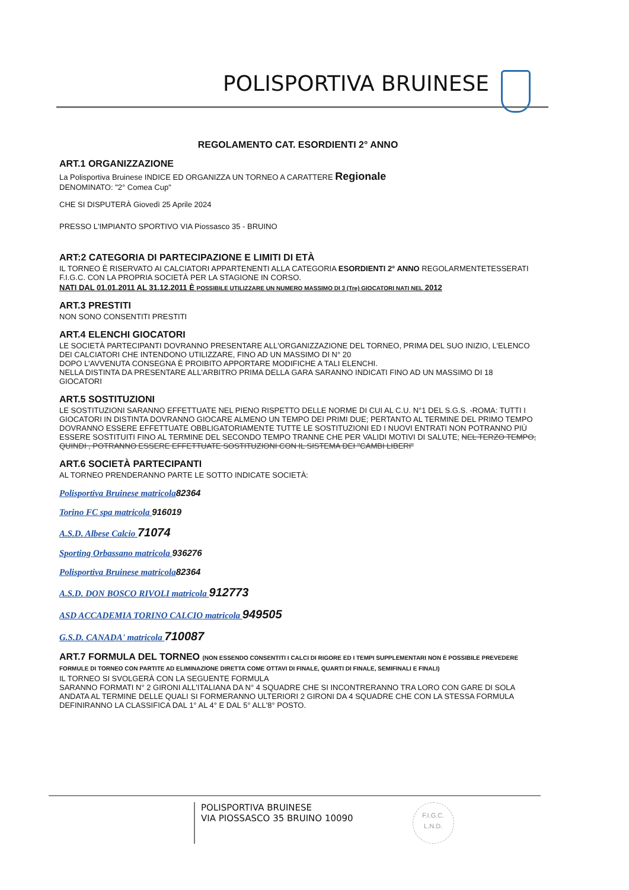POLISPORTIVA BRUINESE
REGOLAMENTO CAT. ESORDIENTI 2° ANNO
ART.1 ORGANIZZAZIONE
La Polisportiva Bruinese INDICE ED ORGANIZZA UN TORNEO A CARATTERE Regionale
DENOMINATO: "2° Comea Cup"
CHE SI DISPUTERÀ Giovedì 25 Aprile 2024
PRESSO L'IMPIANTO SPORTIVO VIA Piossasco 35 - BRUINO
ART:2 CATEGORIA DI PARTECIPAZIONE E LIMITI DI ETÀ
IL TORNEO È RISERVATO AI CALCIATORI APPARTENENTI ALLA CATEGORIA ESORDIENTI 2° ANNO REGOLARMENTETESSERATI F.I.G.C. CON LA PROPRIA SOCIETÀ PER LA STAGIONE IN CORSO.
NATI DAL 01.01.2011 AL 31.12.2011 È POSSIBILE UTILIZZARE UN NUMERO MASSIMO DI 3 (Tre) GIOCATORI NATI NEL 2012
ART.3 PRESTITI
NON SONO CONSENTITI PRESTITI
ART.4 ELENCHI GIOCATORI
LE SOCIETÀ PARTECIPANTI DOVRANNO PRESENTARE ALL'ORGANIZZAZIONE DEL TORNEO, PRIMA DEL SUO INIZIO, L'ELENCO DEI CALCIATORI CHE INTENDONO UTILIZZARE, FINO AD UN MASSIMO DI N° 20
DOPO L'AVVENUTA CONSEGNA È PROIBITO APPORTARE MODIFICHE A TALI ELENCHI.
NELLA DISTINTA DA PRESENTARE ALL'ARBITRO PRIMA DELLA GARA SARANNO INDICATI FINO AD UN MASSIMO DI 18 GIOCATORI
ART.5 SOSTITUZIONI
LE SOSTITUZIONI SARANNO EFFETTUATE NEL PIENO RISPETTO DELLE NORME DI CUI AL C.U. N°1 DEL S.G.S. -ROMA: TUTTI I GIOCATORI IN DISTINTA DOVRANNO GIOCARE ALMENO UN TEMPO DEI PRIMI DUE; PERTANTO AL TERMINE DEL PRIMO TEMPO DOVRANNO ESSERE EFFETTUATE OBBLIGATORIAMENTE TUTTE LE SOSTITUZIONI ED I NUOVI ENTRATI NON POTRANNO PIÙ ESSERE SOSTITUITI FINO AL TERMINE DEL SECONDO TEMPO TRANNE CHE PER VALIDI MOTIVI DI SALUTE; NEL TERZO TEMPO, QUINDI , POTRANNO ESSERE EFFETTUATE SOSTITUZIONI CON IL SISTEMA DEI "CAMBI LIBERI"
ART.6 SOCIETÀ PARTECIPANTI
AL TORNEO PRENDERANNO PARTE LE SOTTO INDICATE SOCIETÀ:
Polisportiva Bruinese matricola 82364
Torino FC spa matricola 916019
A.S.D. Albese Calcio 71074
Sporting Orbassano matricola 936276
Polisportiva Bruinese matricola 82364
A.S.D. DON BOSCO RIVOLI matricola 912773
ASD ACCADEMIA TORINO CALCIO matricola 949505
G.S.D. CANADA' matricola 710087
ART.7 FORMULA DEL TORNEO (NON ESSENDO CONSENTITI I CALCI DI RIGORE ED I TEMPI SUPPLEMENTARI NON È POSSIBILE PREVEDERE FORMULE DI TORNEO CON PARTITE AD ELIMINAZIONE DIRETTA COME OTTAVI DI FINALE, QUARTI DI FINALE, SEMIFINALI E FINALI)
IL TORNEO SI SVOLGERÀ CON LA SEGUENTE FORMULA
SARANNO FORMATI N° 2 GIRONI ALL'ITALIANA DA N° 4 SQUADRE CHE SI INCONTRERANNO TRA LORO CON GARE DI SOLA ANDATA AL TERMINE DELLE QUALI SI FORMERANNO ULTERIORI 2 GIRONI DA 4 SQUADRE CHE CON LA STESSA FORMULA DEFINIRANNO LA CLASSIFICA DAL 1° AL 4° E DAL 5° ALL'8° POSTO.
POLISPORTIVA BRUINESE
VIA PIOSSASCO 35 BRUINO 10090
F.I.G.C.
L.N.D.